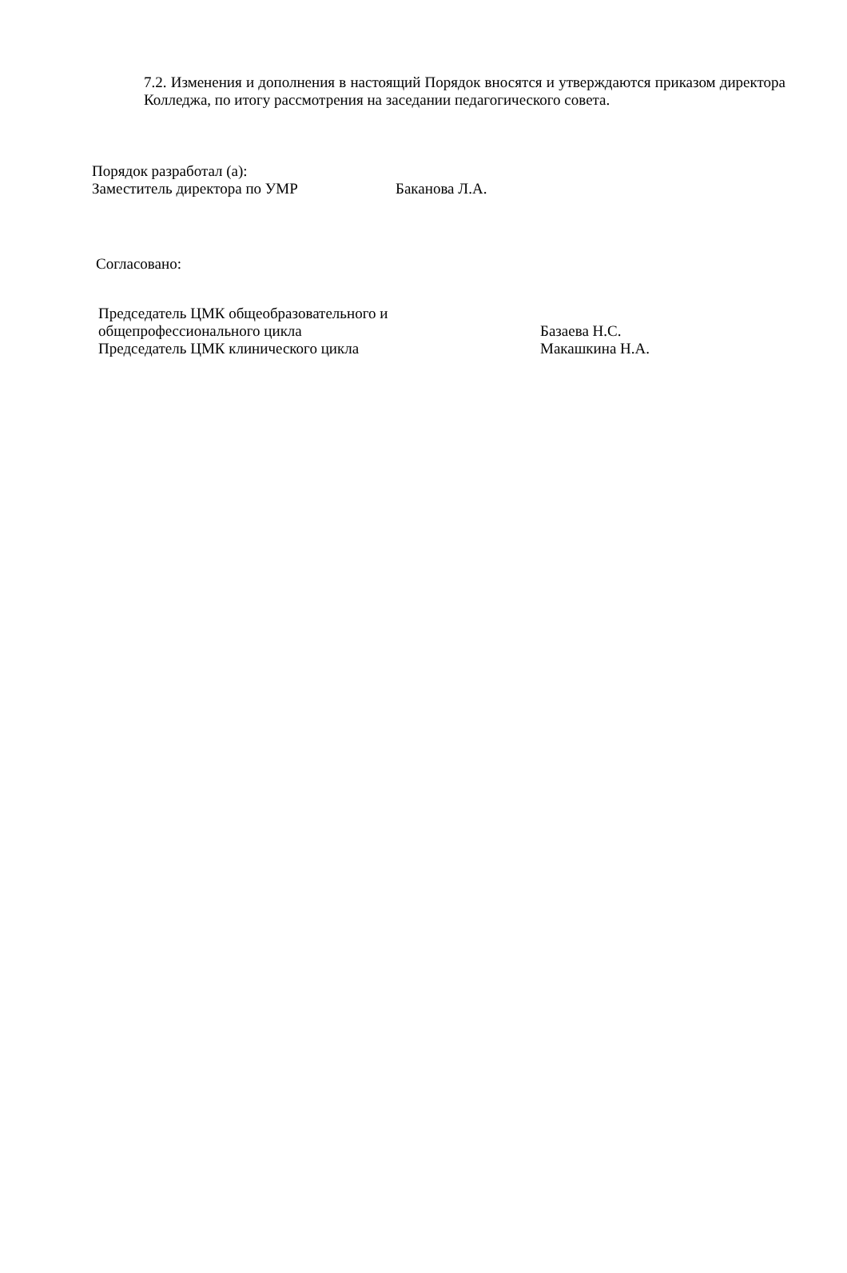7.2. Изменения и дополнения в настоящий Порядок вносятся и утверждаются приказом директора Колледжа, по итогу рассмотрения на заседании педагогического совета.
Порядок разработал (а):
| Заместитель директора по УМР | Баканова Л.А. |
Согласовано:
| Председатель ЦМК общеобразовательного и общепрофессионального цикла | Базаева Н.С. |
| Председатель ЦМК клинического цикла | Макашкина Н.А. |